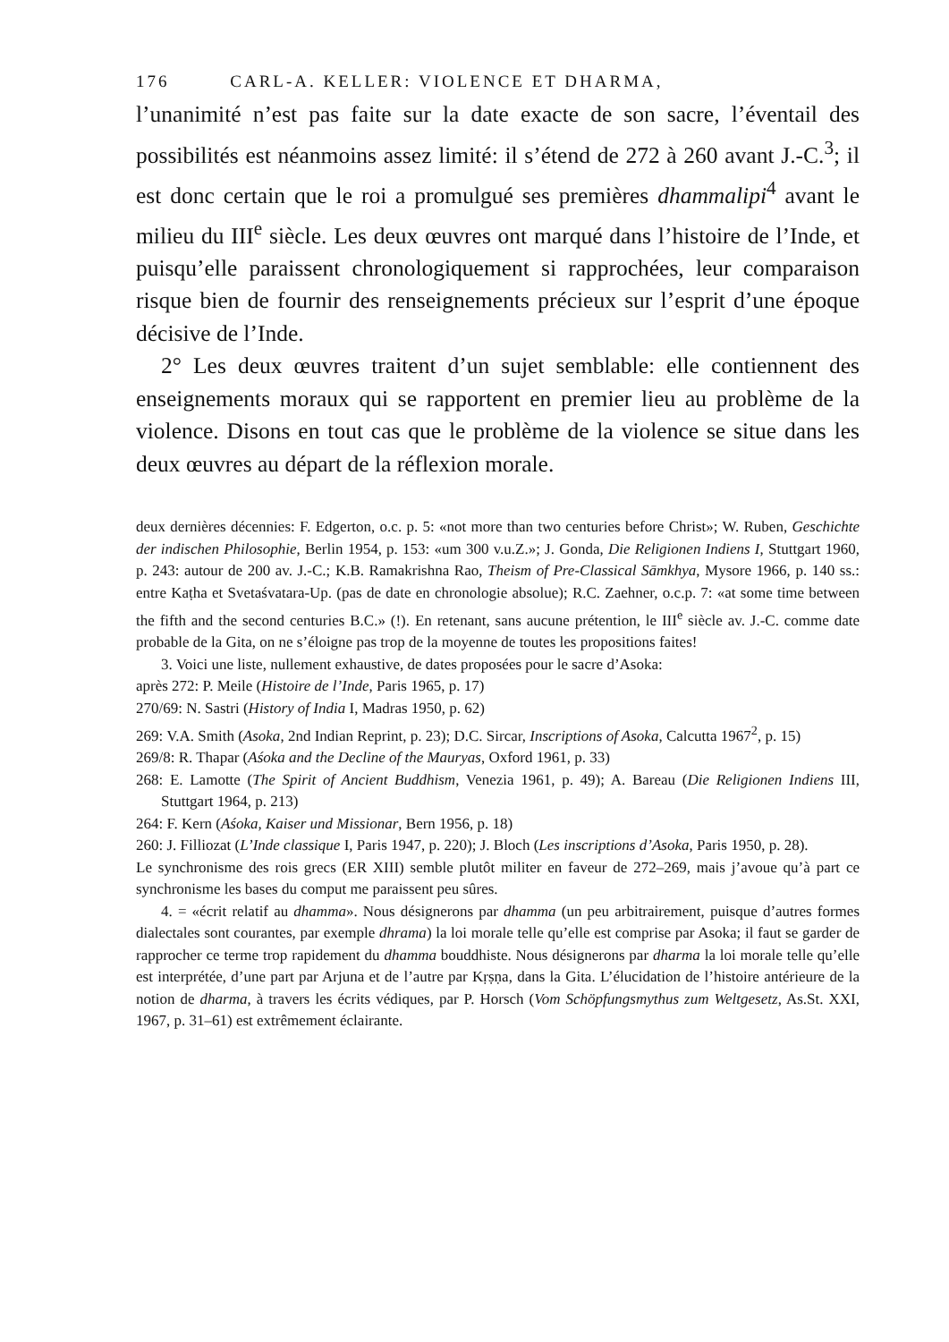176 CARL-A. KELLER: VIOLENCE ET DHARMA,
l’unanimité n’est pas faite sur la date exacte de son sacre, l’éventail des possibilités est néanmoins assez limité: il s’étend de 272 à 260 avant J.-C.<sup>3</sup>; il est donc certain que le roi a promulgué ses premières dhammalipi<sup>4</sup> avant le milieu du III<sup>e</sup> siècle. Les deux œuvres ont marqué dans l’histoire de l’Inde, et puisqu’elle paraissent chronologiquement si rapprochées, leur comparaison risque bien de fournir des renseignements précieux sur l’esprit d’une époque décisive de l’Inde.
2° Les deux œuvres traitent d’un sujet semblable: elle contiennent des enseignements moraux qui se rapportent en premier lieu au problème de la violence. Disons en tout cas que le problème de la violence se situe dans les deux œuvres au départ de la réflexion morale.
deux dernières décennies: F. Edgerton, o.c. p. 5: «not more than two centuries before Christ»; W. Ruben, Geschichte der indischen Philosophie, Berlin 1954, p. 153: «um 300 v.u.Z.»; J. Gonda, Die Religionen Indiens I, Stuttgart 1960, p. 243: autour de 200 av. J.-C.; K.B. Ramakrishna Rao, Theism of Pre-Classical Sāmkhya, Mysore 1966, p. 140 ss.: entre Kaṭha et Svetaśvatara-Up. (pas de date en chronologie absolue); R.C. Zaehner, o.c.p. 7: «at some time between the fifth and the second centuries B.C.» (!). En retenant, sans aucune prétention, le III<sup>e</sup> siècle av. J.-C. comme date probable de la Gita, on ne s’éloigne pas trop de la moyenne de toutes les propositions faites!
3. Voici une liste, nullement exhaustive, de dates proposées pour le sacre d’Asoka:
après 272: P. Meile (Histoire de l’Inde, Paris 1965, p. 17)
270/69: N. Sastri (History of India I, Madras 1950, p. 62)
269: V.A. Smith (Asoka, 2nd Indian Reprint, p. 23); D.C. Sircar, Inscriptions of Asoka, Calcutta 1967<sup>2</sup>, p. 15)
269/8: R. Thapar (Aśoka and the Decline of the Mauryas, Oxford 1961, p. 33)
268: E. Lamotte (The Spirit of Ancient Buddhism, Venezia 1961, p. 49); A. Bareau (Die Religionen Indiens III, Stuttgart 1964, p. 213)
264: F. Kern (Aśoka, Kaiser und Missionar, Bern 1956, p. 18)
260: J. Filliozat (L’Inde classique I, Paris 1947, p. 220); J. Bloch (Les inscriptions d’Asoka, Paris 1950, p. 28).
Le synchronisme des rois grecs (ER XIII) semble plutôt militer en faveur de 272–269, mais j’avoue qu’à part ce synchronisme les bases du comput me paraissent peu sûres.
4. = «écrit relatif au dhamma». Nous désignerons par dhamma (un peu arbitrairement, puisque d’autres formes dialectales sont courantes, par exemple dhrama) la loi morale telle qu’elle est comprise par Asoka; il faut se garder de rapprocher ce terme trop rapidement du dhamma bouddhiste. Nous désignerons par dharma la loi morale telle qu’elle est interprétée, d’une part par Arjuna et de l’autre par Kṛṣṇa, dans la Gita. L’élucidation de l’histoire antérieure de la notion de dharma, à travers les écrits védiques, par P. Horsch (Vom Schöpfungsmythus zum Weltgesetz, As.St. XXI, 1967, p. 31–61) est extrêmement éclairante.